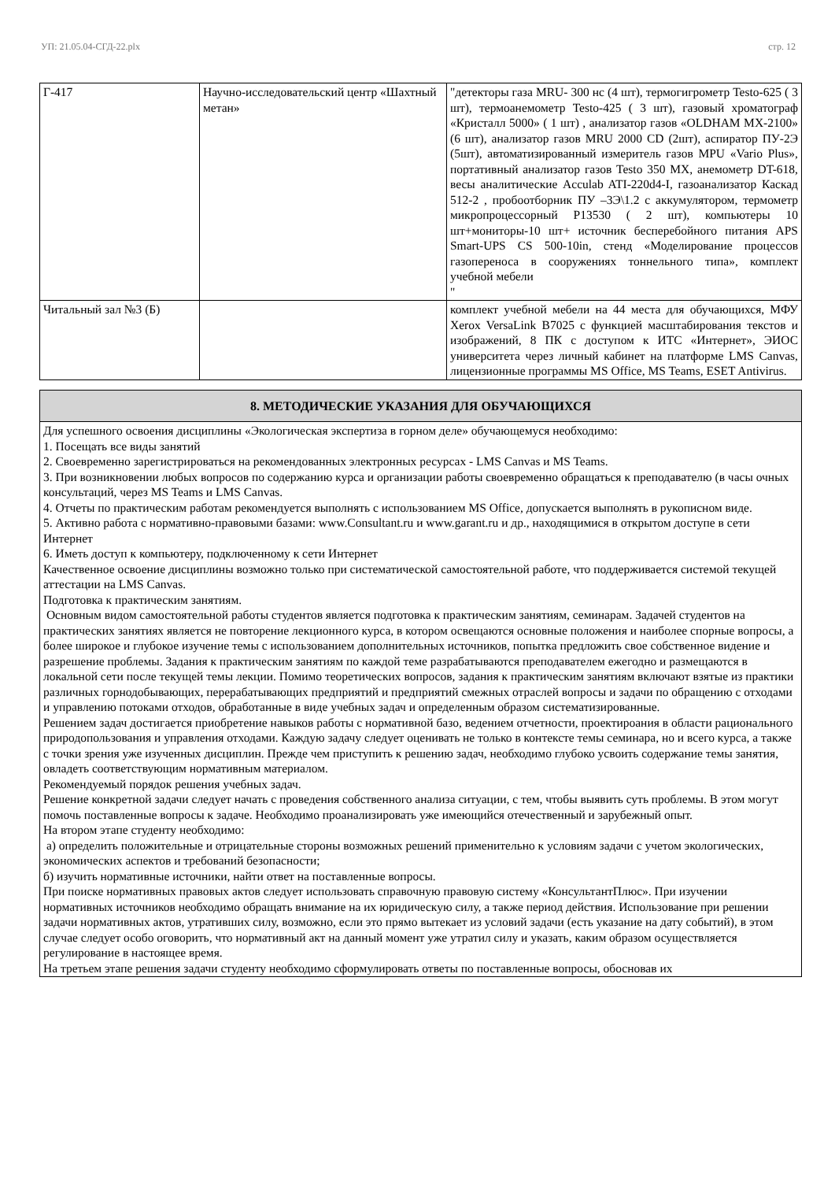УП: 21.05.04-СГД-22.plx стр. 12
| Г-417 | Научно-исследовательский центр «Шахтный метан» | "детекторы газа MRU- 300 нс (4 шт), термогигрометр Testo-625 ( 3 шт), термоанемометр Testo-425 ( 3 шт), газовый хроматограф «Кристалл 5000» ( 1 шт) , анализатор газов «OLDHAM MX-2100» (6 шт), анализатор газов MRU 2000 CD (2шт), аспиратор ПУ-2Э (5шт), автоматизированный измеритель газов MPU «Vario Plus», портативный анализатор газов Testo 350 MX, анемометр DT-618, весы аналитические Acculab ATI-220d4-I, газоанализатор Каскад 512-2 , пробоотборник ПУ –3Э\1.2 с аккумулятором, термометр микропроцессорный Р13530 ( 2 шт), компьютеры 10 шт+мониторы-10 шт+ источник бесперебойного питания APS Smart-UPS CS 500-10in, стенд «Моделирование процессов газопереноса в сооружениях тоннельного типа», комплект учебной мебели " |
| Читальный зал №3 (Б) | | комплект учебной мебели на 44 места для обучающихся, МФУ Xerox VersaLink B7025 с функцией масштабирования текстов и изображений, 8 ПК с доступом к ИТС «Интернет», ЭИОС университета через личный кабинет на платформе LMS Canvas, лицензионные программы MS Office, MS Teams, ESET Antivirus. |
| 8. МЕТОДИЧЕСКИЕ УКАЗАНИЯ ДЛЯ ОБУЧАЮЩИХСЯ |
| Для успешного освоения дисциплины «Экологическая экспертиза в горном деле» обучающемуся необходимо: 1. Посещать все виды занятий 2. Своевременно зарегистрироваться на рекомендованных электронных ресурсах - LMS Canvas и MS Teams. 3. При возникновении любых вопросов по содержанию курса и организации работы своевременно обращаться к преподавателю (в часы очных консультаций, через MS Teams и LMS Canvas. 4. Отчеты по практическим работам рекомендуется выполнять с использованием MS Office, допускается выполнять в рукописном виде. 5. Активно работа с нормативно-правовыми базами: www.Consultant.ru и www.garant.ru и др., находящимися в открытом доступе в сети Интернет 6. Иметь доступ к компьютеру, подключенному к сети Интернет Качественное освоение дисциплины возможно только при систематической самостоятельной работе, что поддерживается системой текущей аттестации на LMS Canvas. Подготовка к практическим занятиям. Основным видом самостоятельной работы студентов является подготовка к практическим занятиям, семинарам. Задачей студентов на практических занятиях является не повторение лекционного курса, в котором освещаются основные положения и наиболее спорные вопросы, а более широкое и глубокое изучение темы с использованием дополнительных источников, попытка предложить свое собственное видение и разрешение проблемы. Задания к практическим занятиям по каждой теме разрабатываются преподавателем ежегодно и размещаются в локальной сети после текущей темы лекции. Помимо теоретических вопросов, задания к практическим занятиям включают взятые из практики различных горнодобывающих, перерабатывающих предприятий и предприятий смежных отраслей вопросы и задачи по обращению с отходами и управлению потоками отходов, обработанные в виде учебных задач и определенным образом систематизированные. Решением задач достигается приобретение навыков работы с нормативной базо, ведением отчетности, проектироания в области рационального природопользования и управления отходами. Каждую задачу следует оценивать не только в контексте темы семинара, но и всего курса, а также с точки зрения уже изученных дисциплин. Прежде чем приступить к решению задач, необходимо глубоко усвоить содержание темы занятия, овладеть соответствующим нормативным материалом. Рекомендуемый порядок решения учебных задач. Решение конкретной задачи следует начать с проведения собственного анализа ситуации, с тем, чтобы выявить суть проблемы. В этом могут помочь поставленные вопросы к задаче. Необходимо проанализировать уже имеющийся отечественный и зарубежный опыт. На втором этапе студенту необходимо: а) определить положительные и отрицательные стороны возможных решений применительно к условиям задачи с учетом экологических, экономических аспектов и требований безопасности; б) изучить нормативные источники, найти ответ на поставленные вопросы. При поиске нормативных правовых актов следует использовать справочную правовую систему «КонсультантПлюс». При изучении нормативных источников необходимо обращать внимание на их юридическую силу, а также период действия. Использование при решении задачи нормативных актов, утративших силу, возможно, если это прямо вытекает из условий задачи (есть указание на дату событий), в этом случае следует особо оговорить, что нормативный акт на данный момент уже утратил силу и указать, каким образом осуществляется регулирование в настоящее время. На третьем этапе решения задачи студенту необходимо сформулировать ответы по поставленные вопросы, обосновав их |